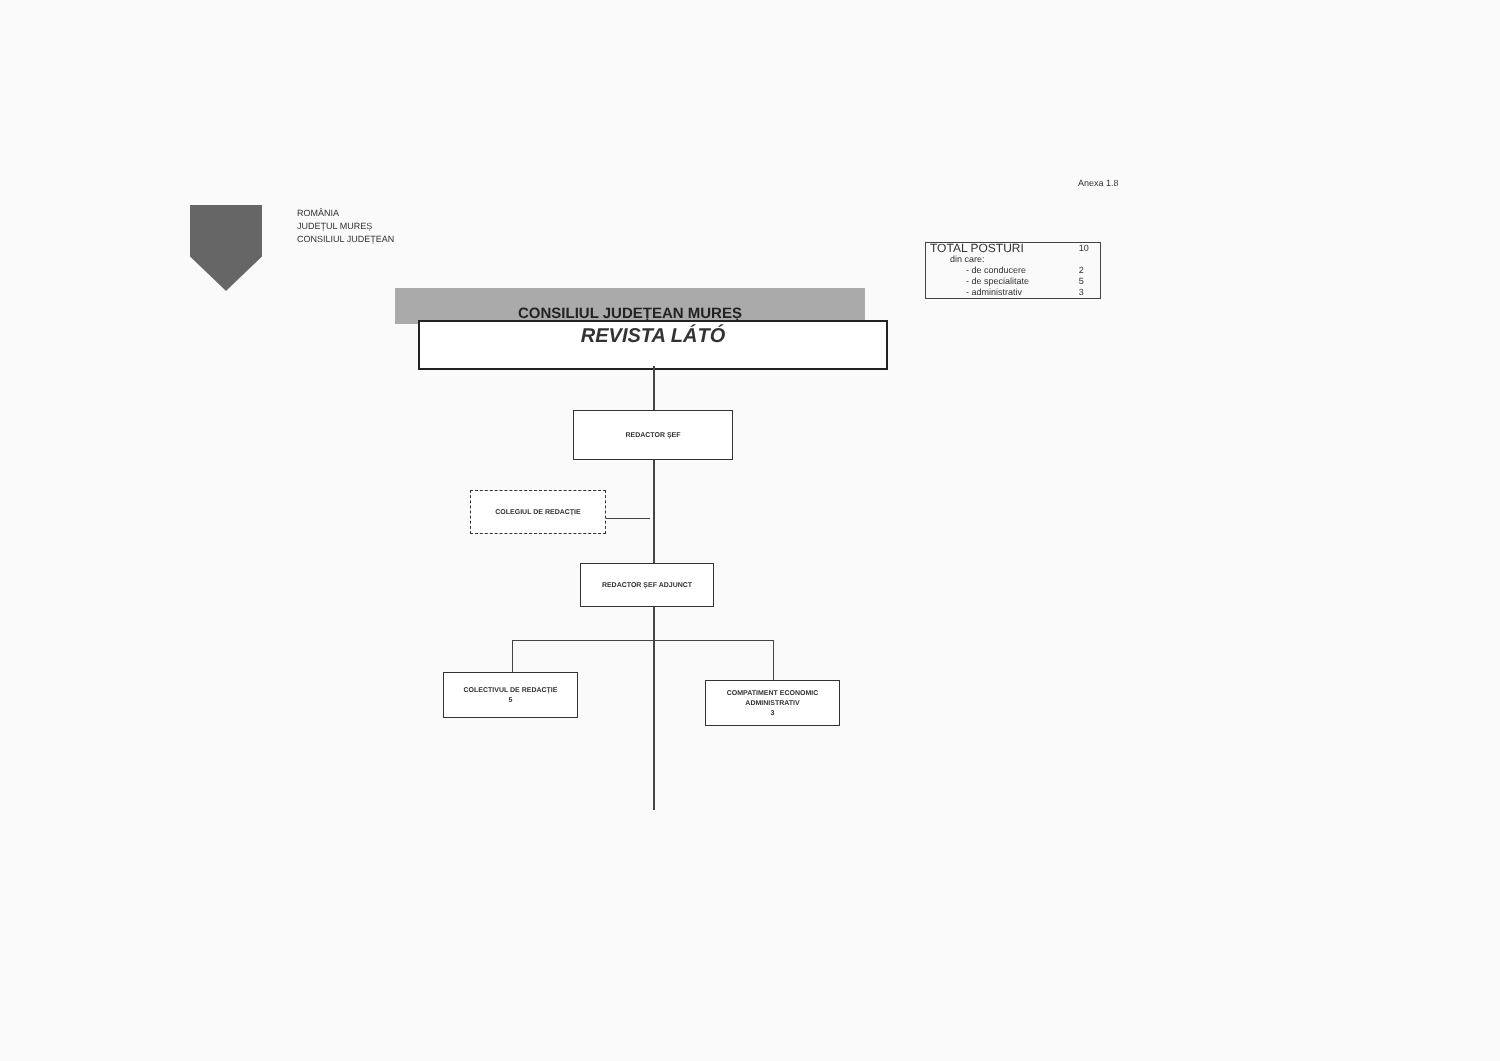Anexa 1.8
ROMÂNIA
JUDEȚUL MUREȘ
CONSILIUL JUDEȚEAN
| TOTAL POSTURI | 10 |
| din care: | |
| - de conducere | 2 |
| - de specialitate | 5 |
| - administrativ | 3 |
CONSILIUL JUDEȚEAN MUREȘ
REVISTA LÁTÓ
REDACTOR ȘEF
COLEGIUL DE REDACȚIE
REDACTOR ȘEF ADJUNCT
COLECTIVUL DE REDACȚIE
5
COMPATIMENT ECONOMIC
ADMINISTRATIV
3